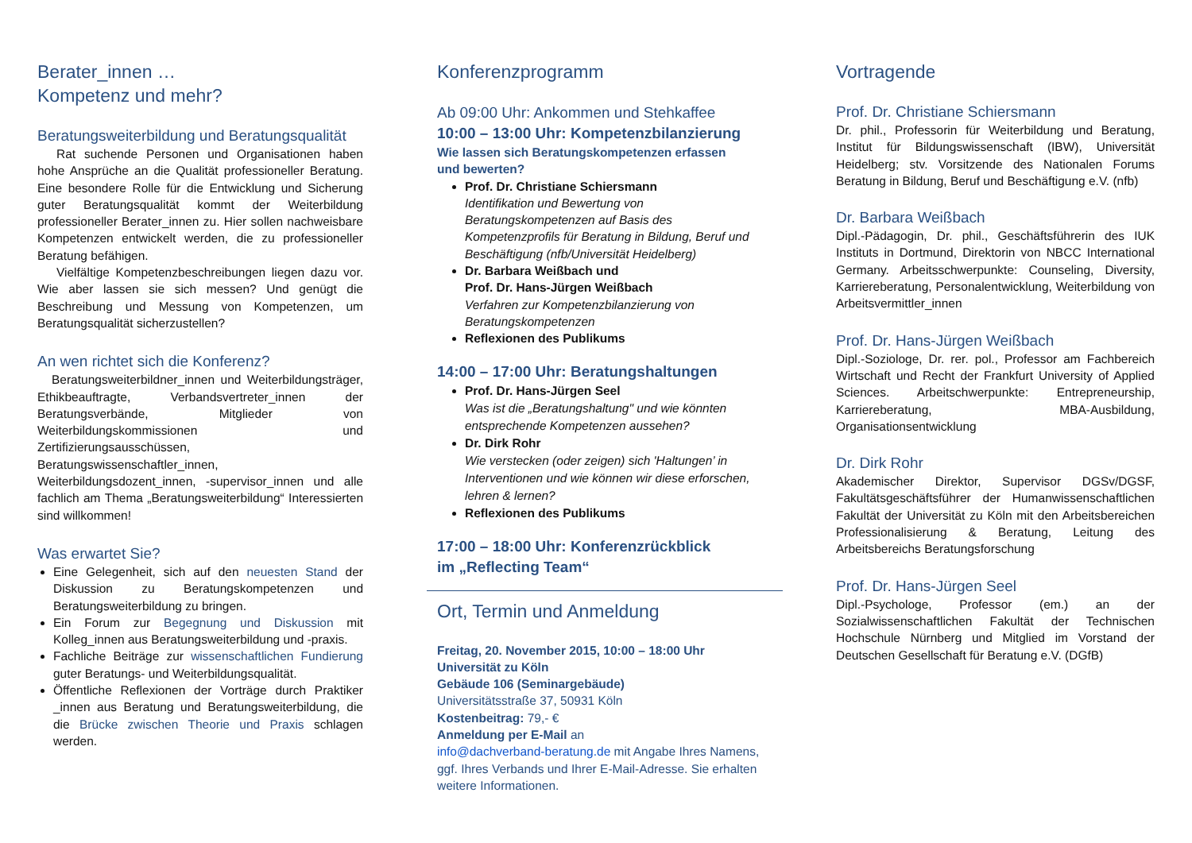Berater_innen …
Kompetenz und mehr?
Beratungsweiterbildung und Beratungsqualität
Rat suchende Personen und Organisationen haben hohe Ansprüche an die Qualität professioneller Beratung. Eine besondere Rolle für die Entwicklung und Sicherung guter Beratungsqualität kommt der Weiterbildung professioneller Berater_innen zu. Hier sollen nachweisbare Kompetenzen entwickelt werden, die zu professioneller Beratung befähigen.
Vielfältige Kompetenzbeschreibungen liegen dazu vor. Wie aber lassen sie sich messen? Und genügt die Beschreibung und Messung von Kompetenzen, um Beratungsqualität sicherzustellen?
An wen richtet sich die Konferenz?
Beratungsweiterbildner_innen und Weiterbildungsträger, Ethikbeauftragte, Verbandsvertreter_innen der Beratungsverbände, Mitglieder von Weiterbildungskommissionen und Zertifizierungsausschüssen, Beratungswissenschaftler_innen, Weiterbildungsdozent_innen, -supervisor_innen und alle fachlich am Thema „Beratungsweiterbildung“ Interessierten sind willkommen!
Was erwartet Sie?
Eine Gelegenheit, sich auf den neuesten Stand der Diskussion zu Beratungskompetenzen und Beratungsweiterbildung zu bringen.
Ein Forum zur Begegnung und Diskussion mit Kolleg_innen aus Beratungsweiterbildung und -praxis.
Fachliche Beiträge zur wissenschaftlichen Fundierung guter Beratungs- und Weiterbildungsqualität.
Öffentliche Reflexionen der Vorträge durch Praktiker _innen aus Beratung und Beratungsweiterbildung, die die Brücke zwischen Theorie und Praxis schlagen werden.
Konferenzprogramm
Ab 09:00 Uhr: Ankommen und Stehkaffee
10:00 – 13:00 Uhr: Kompetenzbilanzierung
Wie lassen sich Beratungskompetenzen erfassen
und bewerten?
Prof. Dr. Christiane Schiersmann
Identifikation und Bewertung von Beratungskompetenzen auf Basis des Kompetenzprofils für Beratung in Bildung, Beruf und Beschäftigung (nfb/Universität Heidelberg)
Dr. Barbara Weißbach und
Prof. Dr. Hans-Jürgen Weißbach
Verfahren zur Kompetenzbilanzierung von Beratungskompetenzen
Reflexionen des Publikums
14:00 – 17:00 Uhr: Beratungshaltungen
Prof. Dr. Hans-Jürgen Seel
Was ist die „Beratungshaltung" und wie könnten entsprechende Kompetenzen aussehen?
Dr. Dirk Rohr
Wie verstecken (oder zeigen) sich 'Haltungen’ in Interventionen und wie können wir diese erforschen, lehren & lernen?
Reflexionen des Publikums
17:00 – 18:00 Uhr: Konferenzrückblick
im „Reflecting Team“
Ort, Termin und Anmeldung
Freitag, 20. November 2015, 10:00 – 18:00 Uhr
Universität zu Köln
Gebäude 106 (Seminargebäude)
Universitätsstraße 37, 50931 Köln
Kostenbeitrag: 79,- €
Anmeldung per E-Mail an
info@dachverband-beratung.de mit Angabe Ihres Namens, ggf. Ihres Verbands und Ihrer E-Mail-Adresse. Sie erhalten weitere Informationen.
Vortragende
Prof. Dr. Christiane Schiersmann
Dr. phil., Professorin für Weiterbildung und Beratung, Institut für Bildungswissenschaft (IBW), Universität Heidelberg; stv. Vorsitzende des Nationalen Forums Beratung in Bildung, Beruf und Beschäftigung e.V. (nfb)
Dr. Barbara Weißbach
Dipl.-Pädagogin, Dr. phil., Geschäftsführerin des IUK Instituts in Dortmund, Direktorin von NBCC International Germany. Arbeitsschwerpunkte: Counseling, Diversity, Karriereberatung, Personalentwicklung, Weiterbildung von Arbeitsvermittler_innen
Prof. Dr. Hans-Jürgen Weißbach
Dipl.-Soziologe, Dr. rer. pol., Professor am Fachbereich Wirtschaft und Recht der Frankfurt University of Applied Sciences. Arbeitschwerpunkte: Entrepreneurship, Karriereberatung, MBA-Ausbildung, Organisationsentwicklung
Dr. Dirk Rohr
Akademischer Direktor, Supervisor DGSv/DGSF, Fakultätsgeschäftsführer der Humanwissenschaftlichen Fakultät der Universität zu Köln mit den Arbeitsbereichen Professionalisierung & Beratung, Leitung des Arbeitsbereichs Beratungsforschung
Prof. Dr. Hans-Jürgen Seel
Dipl.-Psychologe, Professor (em.) an der Sozialwissenschaftlichen Fakultät der Technischen Hochschule Nürnberg und Mitglied im Vorstand der Deutschen Gesellschaft für Beratung e.V. (DGfB)